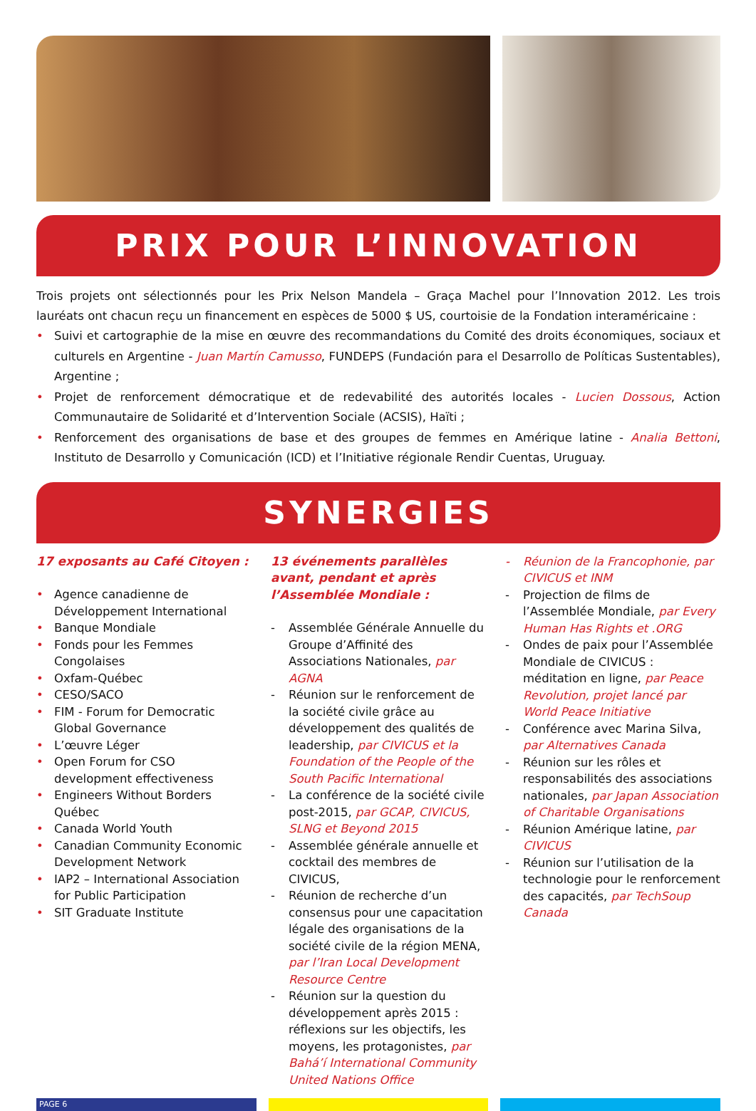PRIX POUR L’INNOVATION
Trois projets ont sélectionnés pour les Prix Nelson Mandela – Graça Machel pour l’Innovation 2012. Les trois lauréats ont chacun reçu un financement en espèces de 5000 $ US, courtoisie de la Fondation interaméricaine :
Suivi et cartographie de la mise en œuvre des recommandations du Comité des droits économiques, sociaux et culturels en Argentine - Juan Martín Camusso, FUNDEPS (Fundación para el Desarrollo de Políticas Sustentables), Argentine ;
Projet de renforcement démocratique et de redevabilité des autorités locales - Lucien Dossous, Action Communautaire de Solidarité et d’Intervention Sociale (ACSIS), Haïti ;
Renforcement des organisations de base et des groupes de femmes en Amérique latine - Analia Bettoni, Instituto de Desarrollo y Comunicación (ICD) et l’Initiative régionale Rendir Cuentas, Uruguay.
SYNERGIES
17 exposants au Café Citoyen :
Agence canadienne de Développement International
Banque Mondiale
Fonds pour les Femmes Congolaises
Oxfam-Québec
CESO/SACO
FIM - Forum for Democratic Global Governance
L’œuvre Léger
Open Forum for CSO development effectiveness
Engineers Without Borders Québec
Canada World Youth
Canadian Community Economic Development Network
IAP2 – International Association for Public Participation
SIT Graduate Institute
13 événements parallèles avant, pendant et après l’Assemblée Mondiale :
Assemblée Générale Annuelle du Groupe d’Affinité des Associations Nationales, par AGNA
Réunion sur le renforcement de la société civile grâce au développement des qualités de leadership, par CIVICUS et la Foundation of the People of the South Pacific International
La conférence de la société civile post-2015, par GCAP, CIVICUS, SLNG et Beyond 2015
Assemblée générale annuelle et cocktail des membres de CIVICUS,
Réunion de recherche d’un consensus pour une capacitation légale des organisations de la société civile de la région MENA, par l’Iran Local Development Resource Centre
Réunion sur la question du développement après 2015 : réflexions sur les objectifs, les moyens, les protagonistes, par Bahá’í International Community United Nations Office
Réunion de la Francophonie, par CIVICUS et INM
Projection de films de l’Assemblée Mondiale, par Every Human Has Rights et .ORG
Ondes de paix pour l’Assemblée Mondiale de CIVICUS : méditation en ligne, par Peace Revolution, projet lancé par World Peace Initiative
Conférence avec Marina Silva, par Alternatives Canada
Réunion sur les rôles et responsabilités des associations nationales, par Japan Association of Charitable Organisations
Réunion Amérique latine, par CIVICUS
Réunion sur l’utilisation de la technologie pour le renforcement des capacités, par TechSoup Canada
PAGE 6